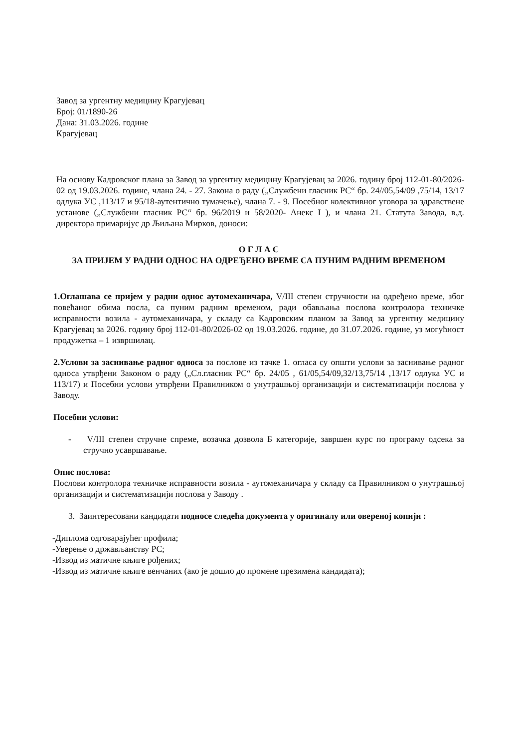Завод за ургентну медицину Крагујевац
Број: 01/1890-26
Дана: 31.03.2026. године
Крагујевац
На основу Кадровског плана за Завод за ургентну медицину Крагујевац за 2026. годину број 112-01-80/2026-02 од 19.03.2026. године, члана 24. - 27. Закона о раду („Службени гласник РС“ бр. 24//05,54/09 ,75/14, 13/17 одлука УС ,113/17 и 95/18-аутентично тумачење), члана 7. - 9. Посебног колективног уговора за здравствене установе („Службени гласник РС“ бр. 96/2019 и 58/2020- Анекс I ), и члана 21. Статута Завода, в.д. директора примаријус др Љиљана Мирков, доноси:
О Г Л А С
ЗА ПРИЈЕМ У РАДНИ ОДНОС НА ОДРЕЂЕНО ВРЕМЕ СА ПУНИМ РАДНИМ ВРЕМЕНОМ
1.Оглашава се пријем у радни однос аутомеханичара, V/III степен стручности на одређено време, због повећаног обима посла, са пуним радним временом, ради обављања послова контролора техничке исправности возила - аутомеханичара, у складу са Кадровским планом за Завод за ургентну медицину Крагујевац за 2026. годину број 112-01-80/2026-02 од 19.03.2026. године, до 31.07.2026. године, уз могућност продужетка – 1 извршилац.
2.Услови за заснивање радног односа за послове из тачке 1. огласа су општи услови за заснивање радног односа утврђени Законом о раду („Сл.гласник РС“ бр. 24/05 , 61/05,54/09,32/13,75/14 ,13/17 одлука УС и 113/17) и Посебни услови утврђени Правилником о унутрашњој организацији и систематизацији послова у Заводу.
Посебни услови:
- V/III степен стручне спреме, возачка дозвола Б категорије, завршен курс по програму одсека за стручно усавршавање.
Опис послова:
Послови контролора техничке исправности возила - аутомеханичара у складу са Правилником о унутрашњој организацији и систематизацији послова у Заводу .
3. Заинтересовани кандидати подносе следећа документа у оригиналу или овереној копији :
-Диплома одговарајућег профила;
-Уверење о држављанству РС;
-Извод из матичне књиге рођених;
-Извод из матичне књиге венчаних (ако је дошло до промене презимена кандидата);